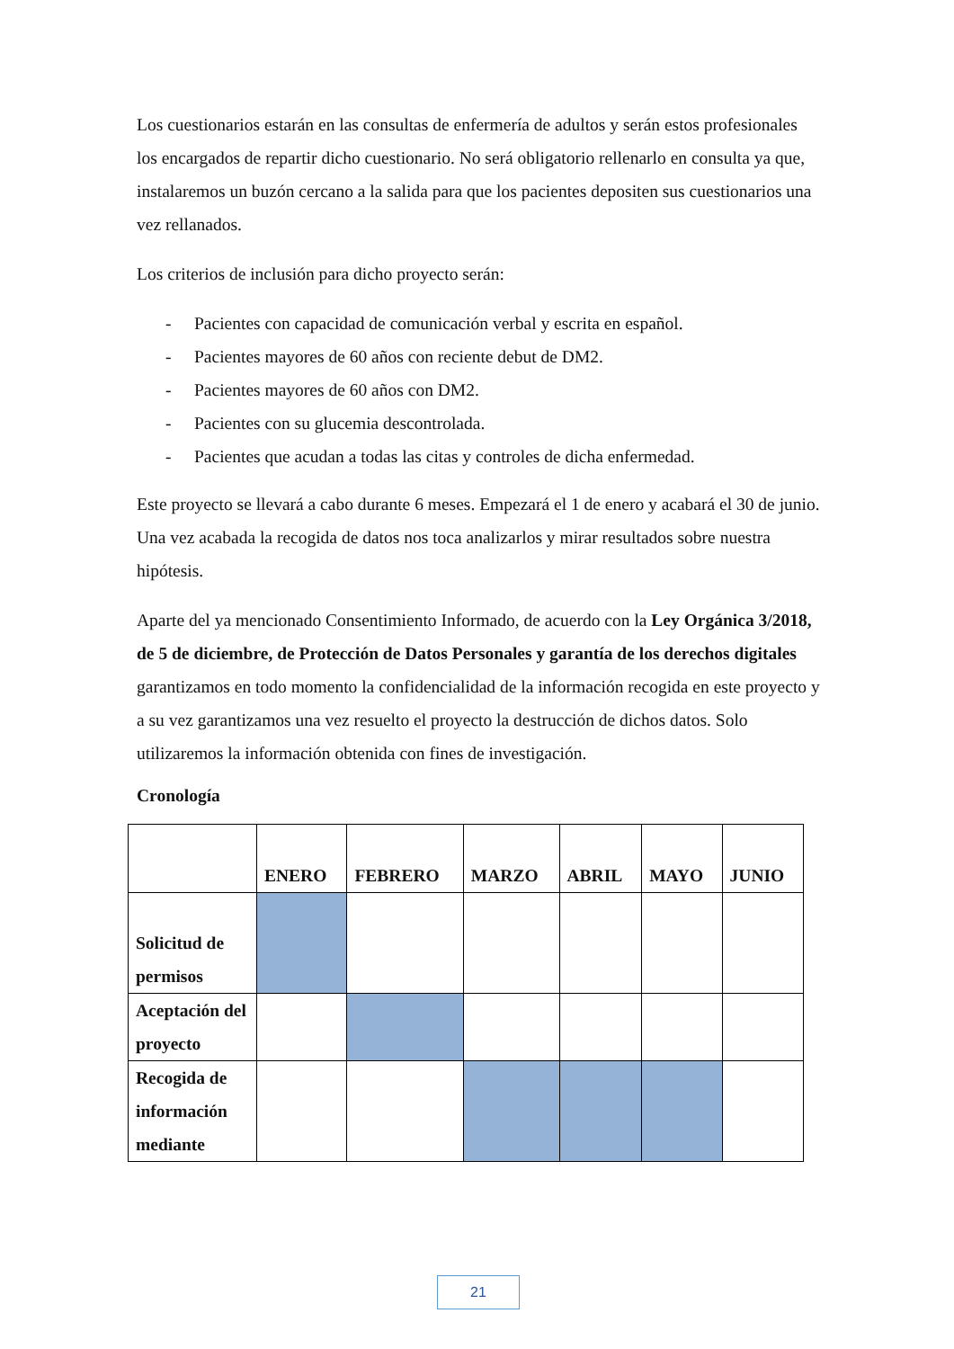Los cuestionarios estarán en las consultas de enfermería de adultos y serán estos profesionales los encargados de repartir dicho cuestionario. No será obligatorio rellenarlo en consulta ya que, instalaremos un buzón cercano a la salida para que los pacientes depositen sus cuestionarios una vez rellanados.
Los criterios de inclusión para dicho proyecto serán:
- Pacientes con capacidad de comunicación verbal y escrita en español.
- Pacientes mayores de 60 años con reciente debut de DM2.
- Pacientes mayores de 60 años con DM2.
- Pacientes con su glucemia descontrolada.
- Pacientes que acudan a todas las citas y controles de dicha enfermedad.
Este proyecto se llevará a cabo durante 6 meses. Empezará el 1 de enero y acabará el 30 de junio. Una vez acabada la recogida de datos nos toca analizarlos y mirar resultados sobre nuestra hipótesis.
Aparte del ya mencionado Consentimiento Informado, de acuerdo con la Ley Orgánica 3/2018, de 5 de diciembre, de Protección de Datos Personales y garantía de los derechos digitales garantizamos en todo momento la confidencialidad de la información recogida en este proyecto y a su vez garantizamos una vez resuelto el proyecto la destrucción de dichos datos. Solo utilizaremos la información obtenida con fines de investigación.
Cronología
| | ENERO | FEBRERO | MARZO | ABRIL | MAYO | JUNIO |
| --- | --- | --- | --- | --- | --- | --- |
| Solicitud de permisos | | | | | | |
| Aceptación del proyecto | | | | | | |
| Recogida de información mediante | | | | | | |
21